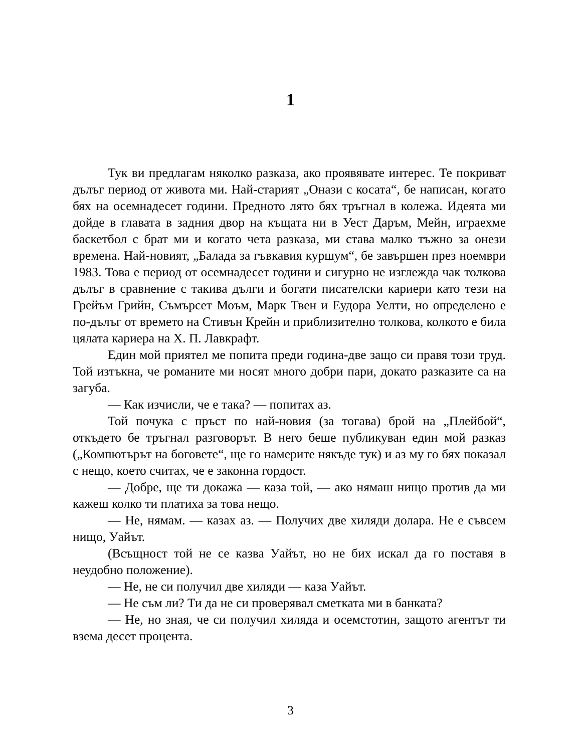1
Тук ви предлагам няколко разказа, ако проявявате интерес. Те покриват дълъг период от живота ми. Най-старият „Онази с косата“, бе написан, когато бях на осемнадесет години. Предното лято бях тръгнал в колежа. Идеята ми дойде в главата в задния двор на къщата ни в Уест Даръм, Мейн, играехме баскетбол с брат ми и когато чета разказа, ми става малко тъжно за онези времена. Най-новият, „Балада за гъвкавия куршум“, бе завършен през ноември 1983. Това е период от осемнадесет години и сигурно не изглежда чак толкова дълъг в сравнение с такива дълги и богати писателски кариери като тези на Грейъм Грийн, Съмърсет Моъм, Марк Твен и Еудора Уелти, но определено е по-дълъг от времето на Стивън Крейн и приблизително толкова, колкото е била цялата кариера на Х. П. Лавкрафт.
Един мой приятел ме попита преди година-две защо си правя този труд. Той изтъкна, че романите ми носят много добри пари, докато разказите са на загуба.
— Как изчисли, че е така? — попитах аз.
Той почука с пръст по най-новия (за тогава) брой на „Плейбой“, откъдето бе тръгнал разговорът. В него беше публикуван един мой разказ („Компютърът на боговете“, ще го намерите някъде тук) и аз му го бях показал с нещо, което считах, че е законна гордост.
— Добре, ще ти докажа — каза той, — ако нямаш нищо против да ми кажеш колко ти платиха за това нещо.
— Не, нямам. — казах аз. — Получих две хиляди долара. Не е съвсем нищо, Уайът.
(Всъщност той не се казва Уайът, но не бих искал да го поставя в неудобно положение).
— Не, не си получил две хиляди — каза Уайът.
— Не съм ли? Ти да не си проверявал сметката ми в банката?
— Не, но зная, че си получил хиляда и осемстотин, защото агентът ти взема десет процента.
3